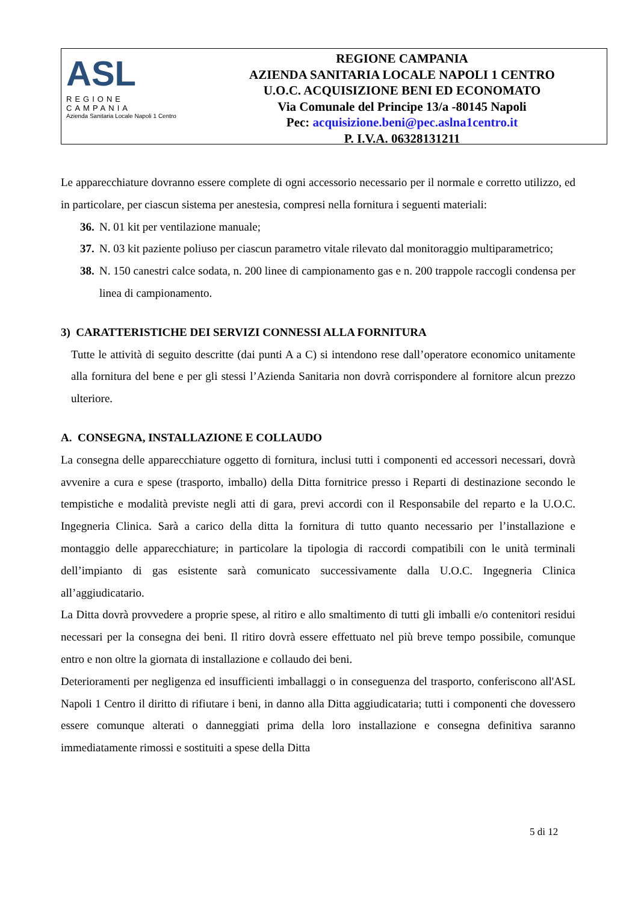ASL
REGIONE CAMPANIA
Azienda Sanitaria Locale Napoli 1 Centro
REGIONE CAMPANIA
AZIENDA SANITARIA LOCALE NAPOLI 1 CENTRO
U.O.C. ACQUISIZIONE BENI ED ECONOMATO
Via Comunale del Principe 13/a -80145 Napoli
Pec: acquisizione.beni@pec.aslna1centro.it
P. I.V.A. 06328131211
Le apparecchiature dovranno essere complete di ogni accessorio necessario per il normale e corretto utilizzo, ed in particolare, per ciascun sistema per anestesia, compresi nella fornitura i seguenti materiali:
36. N. 01 kit per ventilazione manuale;
37. N. 03 kit paziente poliuso per ciascun parametro vitale rilevato dal monitoraggio multiparametrico;
38. N. 150 canestri calce sodata, n. 200 linee di campionamento gas e n. 200 trappole raccogli condensa per linea di campionamento.
3) CARATTERISTICHE DEI SERVIZI CONNESSI ALLA FORNITURA
Tutte le attività di seguito descritte (dai punti A a C) si intendono rese dall’operatore economico unitamente alla fornitura del bene e per gli stessi l’Azienda Sanitaria non dovrà corrispondere al fornitore alcun prezzo ulteriore.
A. CONSEGNA, INSTALLAZIONE E COLLAUDO
La consegna delle apparecchiature oggetto di fornitura, inclusi tutti i componenti ed accessori necessari, dovrà avvenire a cura e spese (trasporto, imballo) della Ditta fornitrice presso i Reparti di destinazione secondo le tempistiche e modalità previste negli atti di gara, previ accordi con il Responsabile del reparto e la U.O.C. Ingegneria Clinica. Sarà a carico della ditta la fornitura di tutto quanto necessario per l’installazione e montaggio delle apparecchiature; in particolare la tipologia di raccordi compatibili con le unità terminali dell’impianto di gas esistente sarà comunicato successivamente dalla U.O.C. Ingegneria Clinica all’aggiudicatario.
La Ditta dovrà provvedere a proprie spese, al ritiro e allo smaltimento di tutti gli imballi e/o contenitori residui necessari per la consegna dei beni. Il ritiro dovrà essere effettuato nel più breve tempo possibile, comunque entro e non oltre la giornata di installazione e collaudo dei beni.
Deterioramenti per negligenza ed insufficienti imballaggi o in conseguenza del trasporto, conferiscono all'ASL Napoli 1 Centro il diritto di rifiutare i beni, in danno alla Ditta aggiudicataria; tutti i componenti che dovessero essere comunque alterati o danneggiati prima della loro installazione e consegna definitiva saranno immediatamente rimossi e sostituiti a spese della Ditta
5 di 12